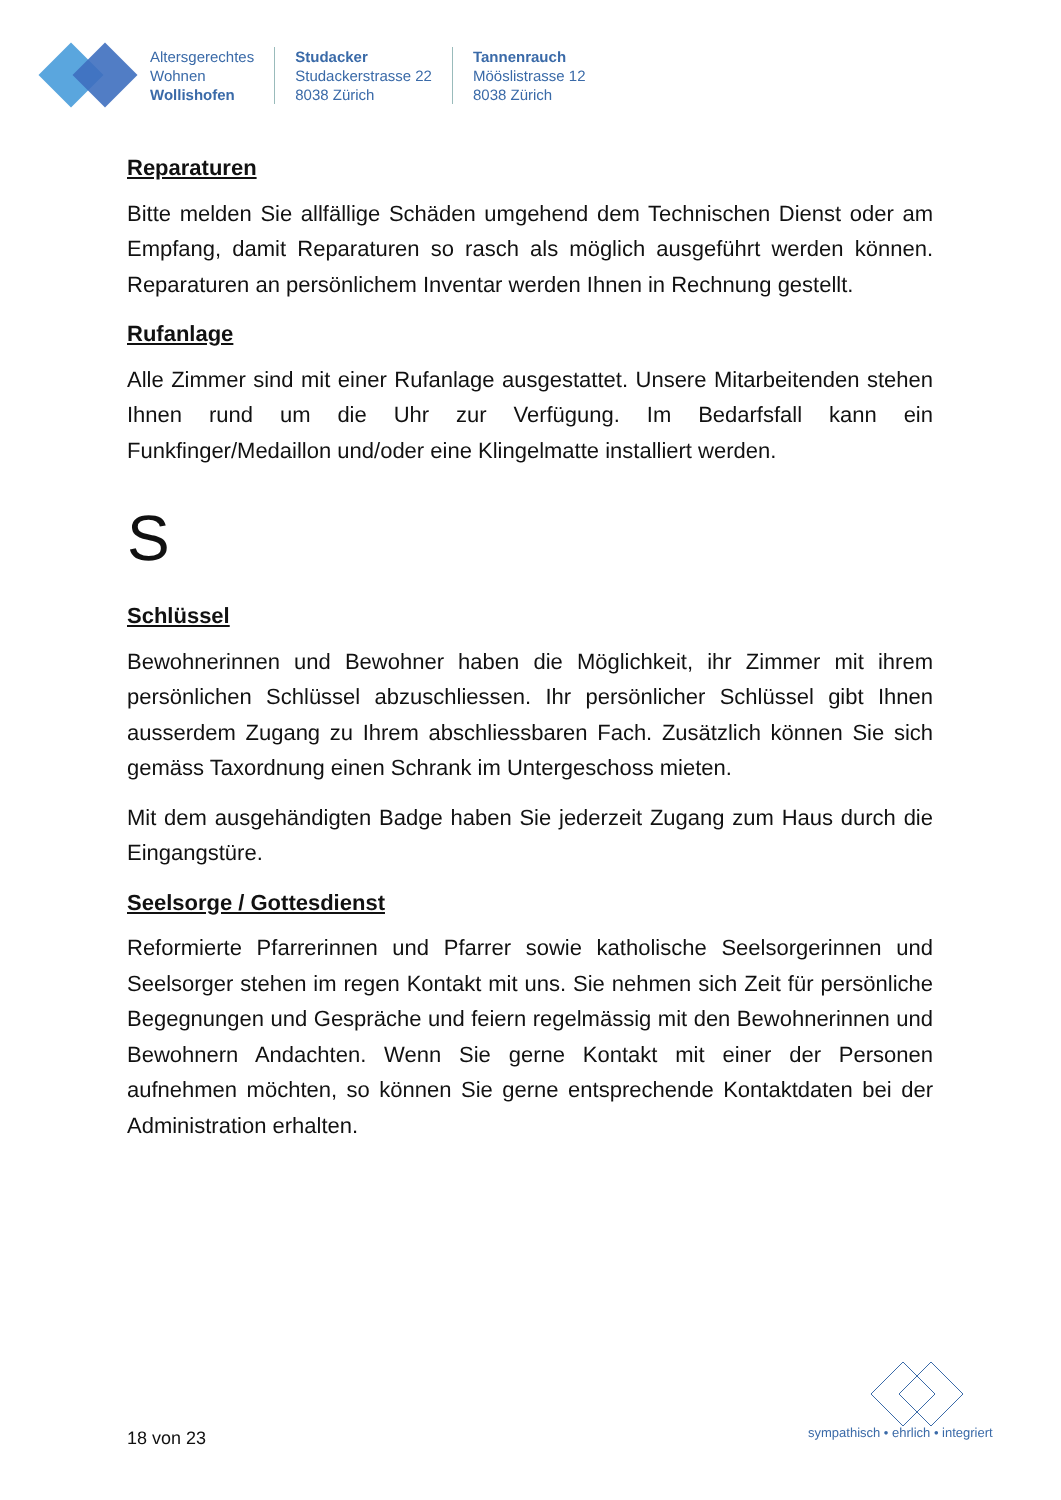Altersgerechtes
Wohnen
Wollishofen
Studacker
Studackerstrasse 22
8038 Zürich
Tannenrauch
Mööslistrasse 12
8038 Zürich
Reparaturen
Bitte melden Sie allfällige Schäden umgehend dem Technischen Dienst oder am Empfang, damit Reparaturen so rasch als möglich ausgeführt werden können. Reparaturen an persönlichem Inventar werden Ihnen in Rechnung gestellt.
Rufanlage
Alle Zimmer sind mit einer Rufanlage ausgestattet. Unsere Mitarbeitenden stehen Ihnen rund um die Uhr zur Verfügung. Im Bedarfsfall kann ein Funkfinger/Medaillon und/oder eine Klingelmatte installiert werden.
S
Schlüssel
Bewohnerinnen und Bewohner haben die Möglichkeit, ihr Zimmer mit ihrem persönlichen Schlüssel abzuschliessen. Ihr persönlicher Schlüssel gibt Ihnen ausserdem Zugang zu Ihrem abschliessbaren Fach. Zusätzlich können Sie sich gemäss Taxordnung einen Schrank im Untergeschoss mieten.
Mit dem ausgehändigten Badge haben Sie jederzeit Zugang zum Haus durch die Eingangstüre.
Seelsorge / Gottesdienst
Reformierte Pfarrerinnen und Pfarrer sowie katholische Seelsorgerinnen und Seelsorger stehen im regen Kontakt mit uns. Sie nehmen sich Zeit für persönliche Begegnungen und Gespräche und feiern regelmässig mit den Bewohnerinnen und Bewohnern Andachten. Wenn Sie gerne Kontakt mit einer der Personen aufnehmen möchten, so können Sie gerne entsprechende Kontaktdaten bei der Administration erhalten.
18 von 23
sympathisch • ehrlich • integriert